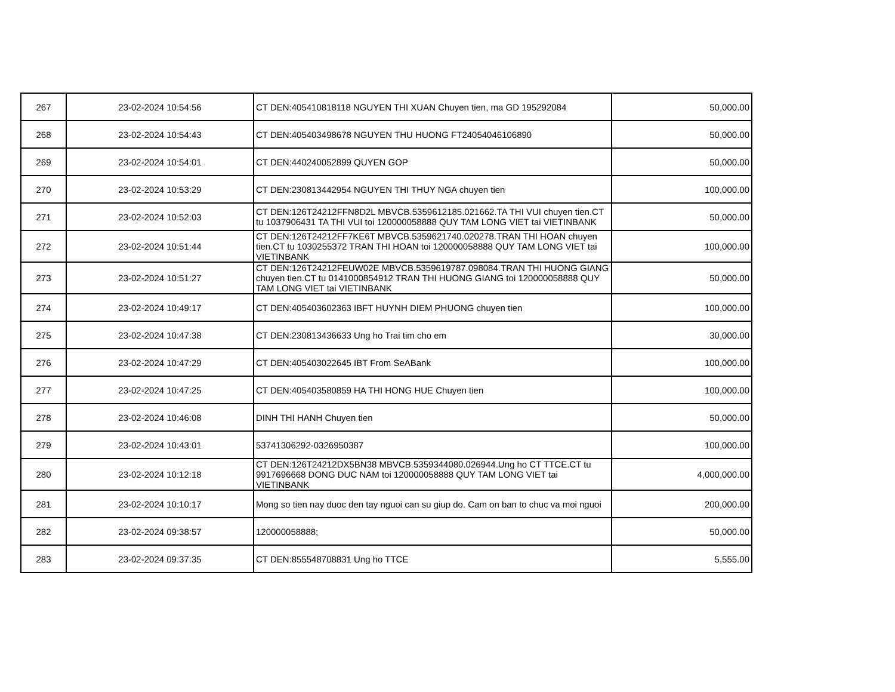| 267 | 23-02-2024 10:54:56 | CT DEN:405410818118 NGUYEN THI XUAN Chuyen tien, ma GD 195292084 | 50,000.00 |
| 268 | 23-02-2024 10:54:43 | CT DEN:405403498678 NGUYEN THU HUONG FT24054046106890 | 50,000.00 |
| 269 | 23-02-2024 10:54:01 | CT DEN:440240052899 QUYEN GOP | 50,000.00 |
| 270 | 23-02-2024 10:53:29 | CT DEN:230813442954 NGUYEN THI THUY NGA chuyen tien | 100,000.00 |
| 271 | 23-02-2024 10:52:03 | CT DEN:126T24212FFN8D2L MBVCB.5359612185.021662.TA THI VUI chuyen tien.CT tu 1037906431 TA THI VUI toi 120000058888 QUY TAM LONG VIET tai VIETINBANK | 50,000.00 |
| 272 | 23-02-2024 10:51:44 | CT DEN:126T24212FF7KE6T MBVCB.5359621740.020278.TRAN THI HOAN chuyen tien.CT tu 1030255372 TRAN THI HOAN toi 120000058888 QUY TAM LONG VIET tai VIETINBANK | 100,000.00 |
| 273 | 23-02-2024 10:51:27 | CT DEN:126T24212FEUW02E MBVCB.5359619787.098084.TRAN THI HUONG GIANG chuyen tien.CT tu 0141000854912 TRAN THI HUONG GIANG toi 120000058888 QUY TAM LONG VIET tai VIETINBANK | 50,000.00 |
| 274 | 23-02-2024 10:49:17 | CT DEN:405403602363 IBFT HUYNH DIEM PHUONG chuyen tien | 100,000.00 |
| 275 | 23-02-2024 10:47:38 | CT DEN:230813436633 Ung ho Trai tim cho em | 30,000.00 |
| 276 | 23-02-2024 10:47:29 | CT DEN:405403022645 IBT From SeABank | 100,000.00 |
| 277 | 23-02-2024 10:47:25 | CT DEN:405403580859 HA THI HONG HUE Chuyen tien | 100,000.00 |
| 278 | 23-02-2024 10:46:08 | DINH THI HANH Chuyen tien | 50,000.00 |
| 279 | 23-02-2024 10:43:01 | 53741306292-0326950387 | 100,000.00 |
| 280 | 23-02-2024 10:12:18 | CT DEN:126T24212DX5BN38 MBVCB.5359344080.026944.Ung ho CT TTCE.CT tu 9917696668 DONG DUC NAM toi 120000058888 QUY TAM LONG VIET tai VIETINBANK | 4,000,000.00 |
| 281 | 23-02-2024 10:10:17 | Mong so tien nay duoc den tay nguoi can su giup do. Cam on ban to chuc va moi nguoi | 200,000.00 |
| 282 | 23-02-2024 09:38:57 | 120000058888; | 50,000.00 |
| 283 | 23-02-2024 09:37:35 | CT DEN:855548708831 Ung ho TTCE | 5,555.00 |